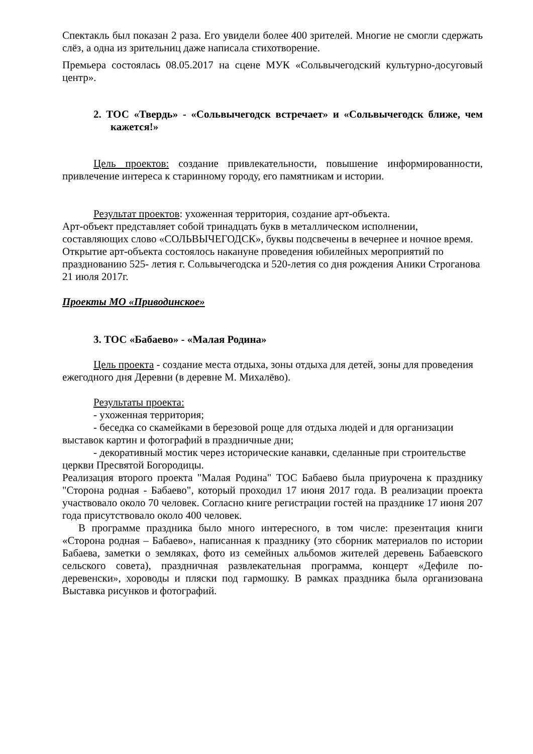Спектакль был показан 2 раза. Его увидели более 400 зрителей. Многие не смогли сдержать слёз, а одна из зрительниц даже написала стихотворение.
Премьера состоялась 08.05.2017 на сцене МУК «Сольвычегодский культурно-досуговый центр».
2. ТОС «Твердь» - «Сольвычегодск встречает» и «Сольвычегодск ближе, чем кажется!»
Цель проектов: создание привлекательности, повышение информированности, привлечение интереса к старинному городу, его памятникам и истории.
Результат проектов: ухоженная территория, создание арт-объекта.
Арт-объект представляет собой тринадцать букв в металлическом исполнении, составляющих слово «СОЛЬВЫЧЕГОДСК», буквы подсвечены в вечернее и ночное время. Открытие арт-объекта состоялось накануне проведения юбилейных мероприятий по празднованию 525- летия г. Сольвычегодска и 520-летия со дня рождения Аники Строганова 21 июля 2017г.
Проекты МО «Приводинское»
3. ТОС «Бабаево» - «Малая Родина»
Цель проекта - создание места отдыха, зоны отдыха для детей, зоны для проведения ежегодного дня Деревни (в деревне М. Михалёво).
Результаты проекта:
- ухоженная территория;
- беседка со скамейками в березовой роще для отдыха людей и для организации выставок картин и фотографий в праздничные дни;
- декоративный мостик через исторические канавки, сделанные при строительстве церкви Пресвятой Богородицы.
Реализация второго проекта "Малая Родина" ТОС Бабаево была приурочена к празднику "Сторона родная - Бабаево", который проходил 17 июня 2017 года. В реализации проекта участвовало около 70 человек. Согласно книге регистрации гостей на празднике 17 июня 207 года присутствовало около 400 человек.
В программе праздника было много интересного, в том числе: презентация книги «Сторона родная – Бабаево», написанная к празднику (это сборник материалов по истории Бабаева, заметки о земляках, фото из семейных альбомов жителей деревень Бабаевского сельского совета), праздничная развлекательная программа, концерт «Дефиле по-деревенски», хороводы и пляски под гармошку. В рамках праздника была организована Выставка рисунков и фотографий.